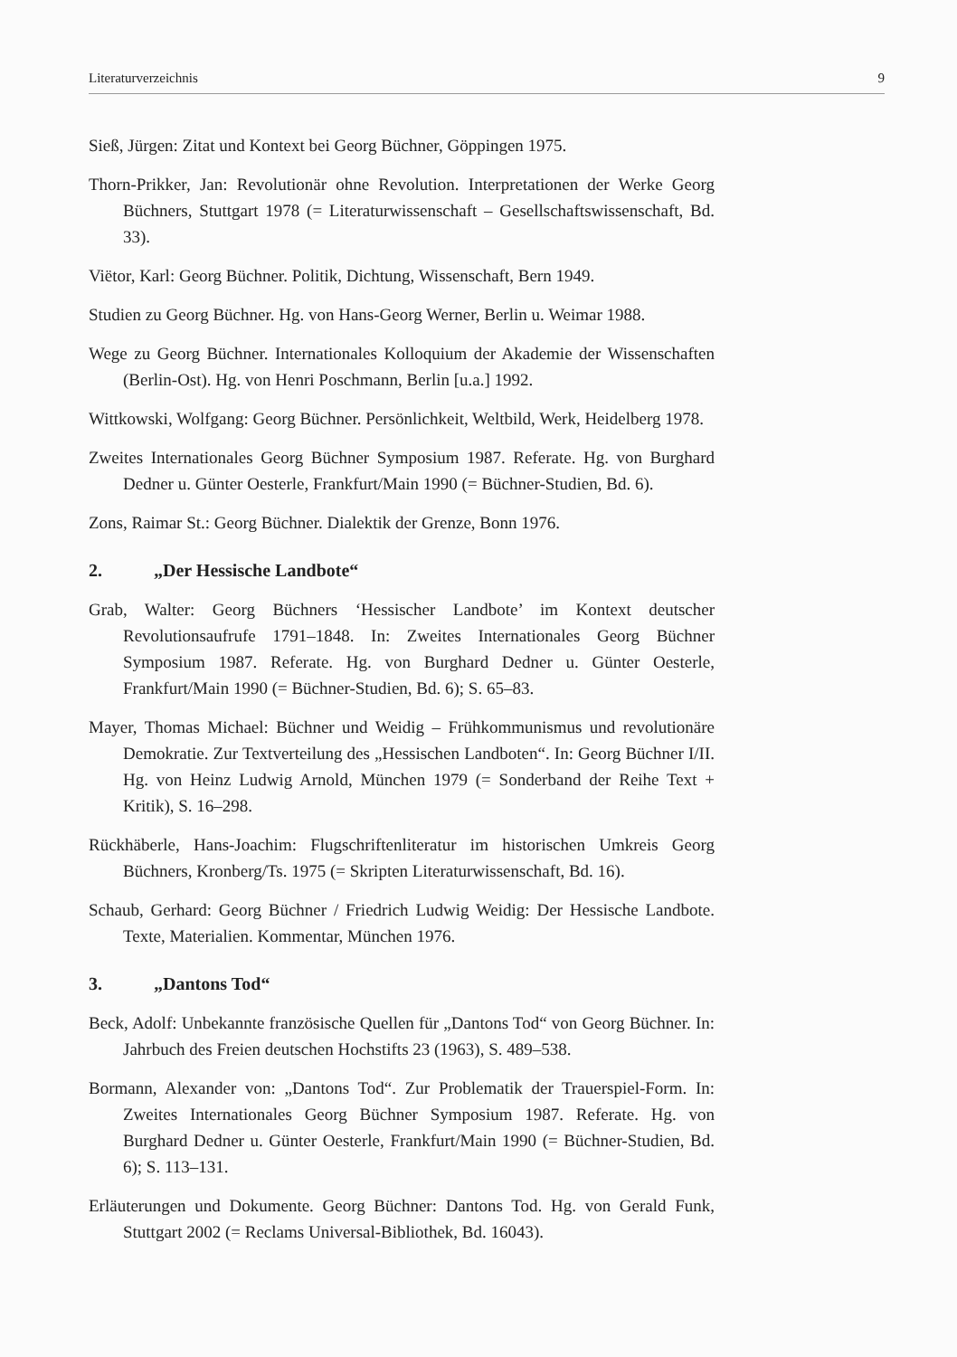Literaturverzeichnis 9
Sieß, Jürgen: Zitat und Kontext bei Georg Büchner, Göppingen 1975.
Thorn-Prikker, Jan: Revolutionär ohne Revolution. Interpretationen der Werke Georg Büchners, Stuttgart 1978 (= Literaturwissenschaft – Gesellschaftswissenschaft, Bd. 33).
Viëtor, Karl: Georg Büchner. Politik, Dichtung, Wissenschaft, Bern 1949.
Studien zu Georg Büchner. Hg. von Hans-Georg Werner, Berlin u. Weimar 1988.
Wege zu Georg Büchner. Internationales Kolloquium der Akademie der Wissenschaften (Berlin-Ost). Hg. von Henri Poschmann, Berlin [u.a.] 1992.
Wittkowski, Wolfgang: Georg Büchner. Persönlichkeit, Weltbild, Werk, Heidelberg 1978.
Zweites Internationales Georg Büchner Symposium 1987. Referate. Hg. von Burghard Dedner u. Günter Oesterle, Frankfurt/Main 1990 (= Büchner-Studien, Bd. 6).
Zons, Raimar St.: Georg Büchner. Dialektik der Grenze, Bonn 1976.
2. „Der Hessische Landbote“
Grab, Walter: Georg Büchners ‘Hessischer Landbote’ im Kontext deutscher Revolutionsaufrufe 1791–1848. In: Zweites Internationales Georg Büchner Symposium 1987. Referate. Hg. von Burghard Dedner u. Günter Oesterle, Frankfurt/Main 1990 (= Büchner-Studien, Bd. 6); S. 65–83.
Mayer, Thomas Michael: Büchner und Weidig – Frühkommunismus und revolutionäre Demokratie. Zur Textverteilung des „Hessischen Landboten“. In: Georg Büchner I/II. Hg. von Heinz Ludwig Arnold, München 1979 (= Sonderband der Reihe Text + Kritik), S. 16–298.
Rückhäberle, Hans-Joachim: Flugschriftenliteratur im historischen Umkreis Georg Büchners, Kronberg/Ts. 1975 (= Skripten Literaturwissenschaft, Bd. 16).
Schaub, Gerhard: Georg Büchner / Friedrich Ludwig Weidig: Der Hessische Landbote. Texte, Materialien. Kommentar, München 1976.
3. „Dantons Tod“
Beck, Adolf: Unbekannte französische Quellen für „Dantons Tod“ von Georg Büchner. In: Jahrbuch des Freien deutschen Hochstifts 23 (1963), S. 489–538.
Bormann, Alexander von: „Dantons Tod“. Zur Problematik der Trauerspiel-Form. In: Zweites Internationales Georg Büchner Symposium 1987. Referate. Hg. von Burghard Dedner u. Günter Oesterle, Frankfurt/Main 1990 (= Büchner-Studien, Bd. 6); S. 113–131.
Erläuterungen und Dokumente. Georg Büchner: Dantons Tod. Hg. von Gerald Funk, Stuttgart 2002 (= Reclams Universal-Bibliothek, Bd. 16043).